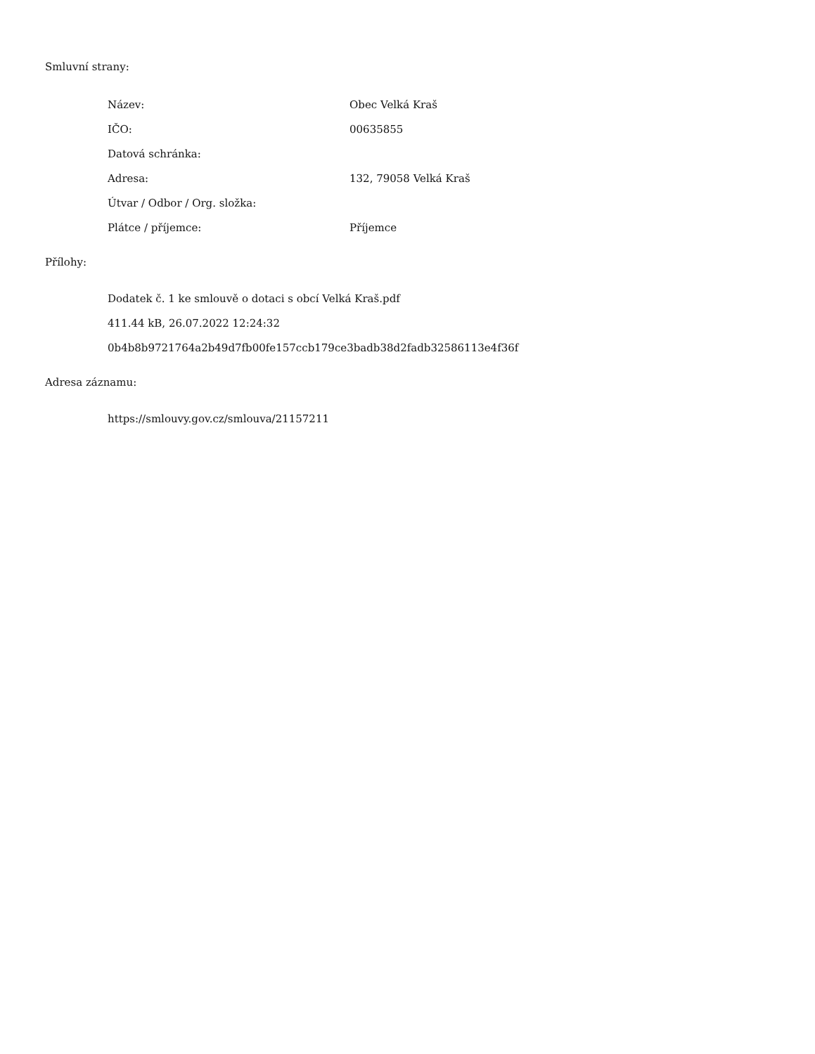Smluvní strany:
| Název: | Obec Velká Kraš |
| IČO: | 00635855 |
| Datová schránka: | |
| Adresa: | 132, 79058 Velká Kraš |
| Útvar / Odbor / Org. složka: | |
| Plátce / příjemce: | Příjemce |
Přílohy:
Dodatek č. 1 ke smlouvě o dotaci s obcí Velká Kraš.pdf
411.44 kB, 26.07.2022 12:24:32
0b4b8b9721764a2b49d7fb00fe157ccb179ce3badb38d2fadb32586113e4f36f
Adresa záznamu:
https://smlouvy.gov.cz/smlouva/21157211